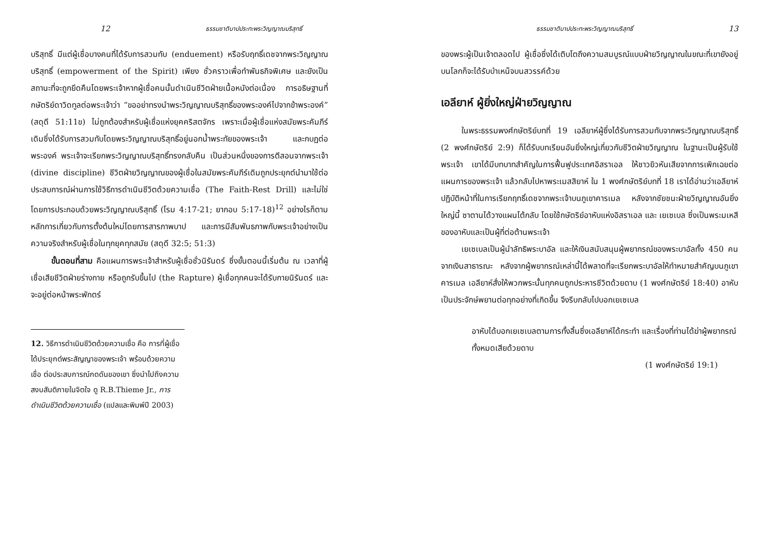12 ธรรมชาติบาปประทะพระวิญญาณบริสุทธิ์
บริสุทธิ์ มีแต่ผู้เชื่อบางคนที่ได้รับการสวมทับ (enduement) หรือรับฤทธิ์เดชจากพระวิญญาณบริสุทธิ์ (empowerment of the Spirit) เพียง ชั่วคราวเพื่อทำพันธกิจพิเศษ และยังเป็นสถานะที่จะถูกยึดคืนโดยพระเจ้าหากผู้เชื่อคนนั้นดำเนินชีวิตฝ่ายเนื้อหนังต่อเนื่อง การอธิษฐานที่กษัตริย์ดาวิดทูลต่อพระเจ้าว่า “ขออย่าทรงนำพระวิญญาณบริสุทธิ์ของพระองค์ไปจากข้าพระองค์” (สดุดี 51:11ข) ไม่ถูกต้องสำหรับผู้เชื่อแห่งยุคคริสตจักร เพราะเมื่อผู้เชื่อแห่งสมัยพระคัมภีร์เดิมซึ่งได้รับการสวมทับโดยพระวิญญาณบริสุทธิ์อยู่นอกน้ำพระทัยของพระเจ้า และกบฏต่อพระองค์ พระเจ้าจะเรียกพระวิญญาณบริสุทธิ์ทรงกลับคืน เป็นส่วนหนึ่งของการตีสอนจากพระเจ้า (divine discipline) ชีวิตฝ่ายวิญญาณของผู้เชื่อในสมัยพระคัมภีร์เดิมถูกประยุกต์นำมาใช้ต่อประสบการณ์ผ่านการใช้วิธีการดำเนินชีวิตด้วยความเชื่อ (The Faith-Rest Drill) และไม่ใช่โดยการประกอบด้วยพระวิญญาณบริสุทธิ์ (โรม 4:17-21; ยากอบ 5:17-18)<sup>12</sup> อย่างไรก็ตาม หลักการเกี่ยวกับการตั้งต้นใหม่โดยการสารภาพบาป และการมีสัมพันธภาพกับพระเจ้าอย่างเป็นความจริงสำหรับผู้เชื่อในทุกยุคทุกสมัย (สดุดี 32:5; 51:3)
ขั้นตอนที่สาม คือแผนการพระเจ้าสำหรับผู้เชื่อชั่วนิรันดร์ ซึ่งขั้นตอนนี้เริ่มต้น ณ เวลาที่ผู้เชื่อเสียชีวิตฝ่ายร่างกาย หรือถูกรับขึ้นไป (the Rapture) ผู้เชื่อทุกคนจะได้รับกายนิรันดร์ และจะอยู่ต่อหน้าพระพักตร์
12. วิธีการดำเนินชีวิตด้วยความเชื่อ คือ การที่ผู้เชื่อได้ประยุกต์พระสัญญาของพระเจ้า พร้อมด้วยความเชื่อ ต่อประสบการณ์กดดันของเขา ซึ่งนำไปถึงความสงบสันติภายในจิตใจ ดู R.B.Thieme Jr., การดำเนินชีวิตด้วยความเชื่อ (แปลและพิมพ์ปี 2003)
ธรรมชาติบาปประทะพระวิญญาณบริสุทธิ์ 13
ของพระผู้เป็นเจ้าตลอดไป ผู้เชื่อซึ่งได้เติบโตถึงความสมบูรณ์แบบฝ่ายวิญญาณในขณะที่เขายังอยู่บนโลกก็จะได้รับบำเหน็จบนสวรรค์ด้วย
เอลียาห์ ผู้ยิ่งใหญ่ฝ่ายวิญญาณ
ในพระธรรมพงศ์กษัตริย์บทที่ 19 เอลียาห์ผู้ซึ่งได้รับการสวมทับจากพระวิญญาณบริสุทธิ์ (2 พงศ์กษัตริย์ 2:9) ก็ได้รับบทเรียนอันยิ่งใหญ่เกี่ยวกับชีวิตฝ่ายวิญญาณ ในฐานะเป็นผู้รับใช้พระเจ้า เขาได้มีบทบาทสำคัญในการฟื้นฟูประเทศอิสราเอล ให้ชาวยิวหันเสียจากการเพิกเฉยต่อแผนการของพระเจ้า แล้วกลับไปหาพระเมสสิยาห์ ใน 1 พงศ์กษัตริย์บทที่ 18 เราได้อ่านว่าเอลียาห์ปฏิบัติหน้าที่ในการเรียกฤทธิ์เดชจากพระเจ้าบนภูเขาคารเมล หลังจากชัยชนะฝ่ายวิญญาณอันยิ่งใหญ่นี้ ซาตานได้วางแผนโต้กลับ โดยใช้กษัตริย์อาหับแห่งอิสราเอล และ เยเซเบล ซึ่งเป็นพระมเหสีของอาหับและเป็นผู้ที่ต่อต้านพระเจ้า
เยเซเบลเป็นผู้นำลัทธิพระบาอัล และให้เงินสนับสนุนผู้พยากรณ์ของพระบาอัลทั้ง 450 คนจากเงินสาธารณะ หลังจากผู้พยากรณ์เหล่านี้ได้พลาดที่จะเรียกพระบาอัลให้ทำหมายสำคัญบนภูเขาคารเมล เอลียาห์สั่งให้พวกพระนั้นทุกคนถูกประหารชีวิตด้วยดาบ (1 พงศ์กษัตริย์ 18:40) อาหับเป็นประจักษ์พยานต่อทุกอย่างที่เกิดขึ้น จึงรีบกลับไปบอกเยเซเบล
อาหับได้บอกเยเซเบลตามการทั้งสิ้นซึ่งเอลียาห์ได้กระทำ และเรื่องที่ท่านได้ฆ่าผู้พยากรณ์ทั้งหมดเสียด้วยดาบ
(1 พงศ์กษัตริย์ 19:1)